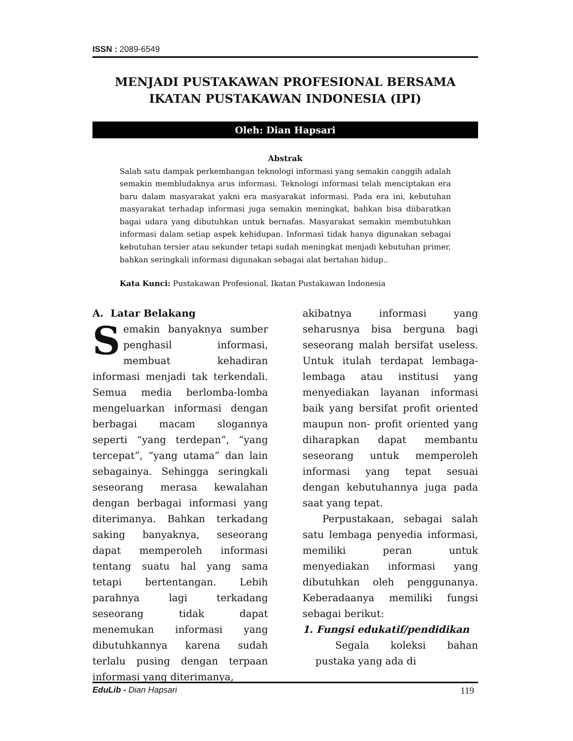ISSN : 2089-6549
MENJADI PUSTAKAWAN PROFESIONAL BERSAMA
IKATAN PUSTAKAWAN INDONESIA (IPI)
Oleh: Dian Hapsari
Abstrak
Salah satu dampak perkembangan teknologi informasi yang semakin canggih adalah semakin membludaknya arus informasi. Teknologi informasi telah menciptakan era baru dalam masyarakat yakni era masyarakat informasi. Pada era ini, kebutuhan masyarakat terhadap informasi juga semakin meningkat, bahkan bisa diibaratkan bagai udara yang dibutuhkan untuk bernafas. Masyarakat semakin membutuhkan informasi dalam setiap aspek kehidupan. Informasi tidak hanya digunakan sebagai kebutuhan tersier atau sekunder tetapi sudah meningkat menjadi kebutuhan primer, bahkan seringkali informasi digunakan sebagai alat bertahan hidup..
Kata Kunci: Pustakawan Profesional, Ikatan Pustakawan Indonesia
A. Latar Belakang
Semakin banyaknya sumber penghasil informasi, membuat kehadiran informasi menjadi tak terkendali. Semua media berlomba-lomba mengeluarkan informasi dengan berbagai macam slogannya seperti “yang terdepan”, “yang tercepat”, “yang utama” dan lain sebagainya. Sehingga seringkali seseorang merasa kewalahan dengan berbagai informasi yang diterimanya. Bahkan terkadang saking banyaknya, seseorang dapat memperoleh informasi tentang suatu hal yang sama tetapi bertentangan. Lebih parahnya lagi terkadang seseorang tidak dapat menemukan informasi yang dibutuhkannya karena sudah terlalu pusing dengan terpaan informasi yang diterimanya,
akibatnya informasi yang seharusnya bisa berguna bagi seseorang malah bersifat useless. Untuk itulah terdapat lembaga-lembaga atau institusi yang menyediakan layanan informasi baik yang bersifat profit oriented maupun non- profit oriented yang diharapkan dapat membantu seseorang untuk memperoleh informasi yang tepat sesuai dengan kebutuhannya juga pada saat yang tepat.
Perpustakaan, sebagai salah satu lembaga penyedia informasi, memiliki peran untuk menyediakan informasi yang dibutuhkan oleh penggunanya. Keberadaanya memiliki fungsi sebagai berikut:
1. Fungsi edukatif/pendidikan
Segala koleksi bahan pustaka yang ada di
EduLib - Dian Hapsari 119